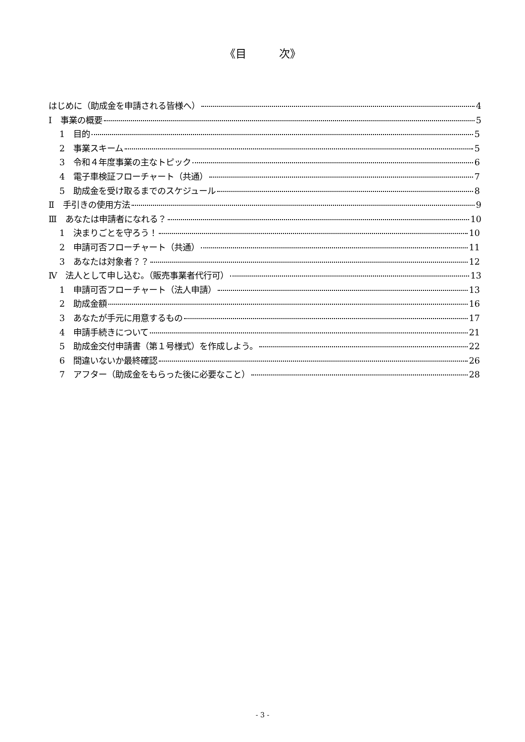《目　　　次》
はじめに（助成金を申請される皆様へ） 4
Ⅰ　事業の概要 5
1　目的 5
2　事業スキーム 5
3　令和４年度事業の主なトピック 6
4　電子車検証フローチャート（共通） 7
5　助成金を受け取るまでのスケジュール 8
Ⅱ　手引きの使用方法 9
Ⅲ　あなたは申請者になれる？ 10
1　決まりごとを守ろう！ 10
2　申請可否フローチャート（共通） 11
3　あなたは対象者？？ 12
Ⅳ　法人として申し込む。（販売事業者代行可） 13
1　申請可否フローチャート（法人申請） 13
2　助成金額 16
3　あなたが手元に用意するもの 17
4　申請手続きについて 21
5　助成金交付申請書（第１号様式）を作成しよう。 22
6　間違いないか最終確認 26
7　アフター（助成金をもらった後に必要なこと） 28
- 3 -